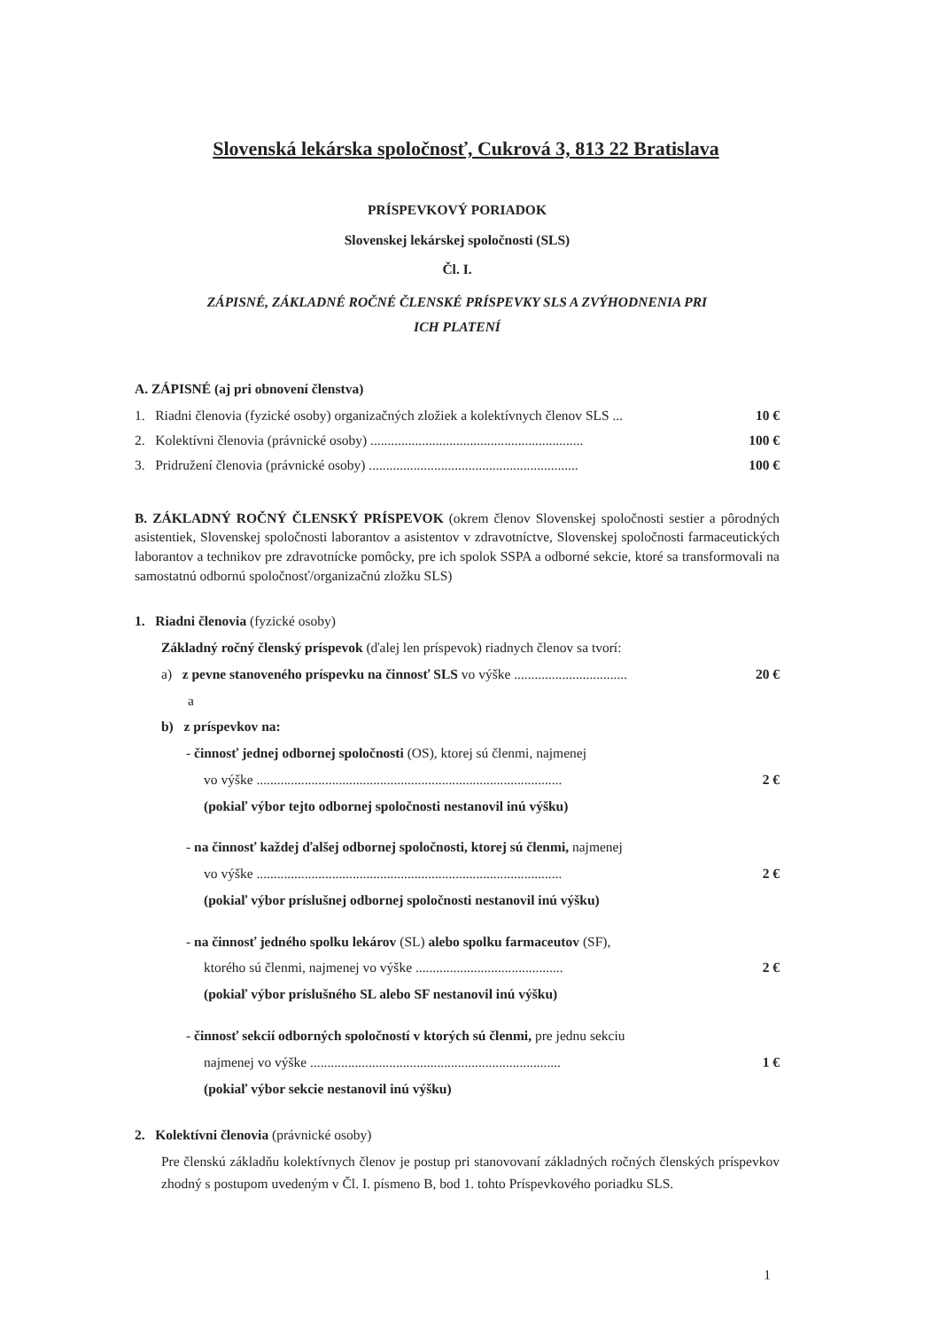Slovenská lekárska spoločnosť, Cukrová 3, 813 22 Bratislava
PRÍSPEVKOVÝ PORIADOK
Slovenskej lekárskej spoločnosti (SLS)
Čl. I.
ZÁPISNÉ, ZÁKLADNÉ ROČNÉ ČLENSKÉ PRÍSPEVKY SLS A ZVÝHODNENIA PRI
ICH PLATENÍ
A. ZÁPISNÉ (aj pri obnovení členstva)
1. Riadni členovia (fyzické osoby) organizačných zložiek a kolektívnych členov SLS ... 10 €
2. Kolektívni členovia (právnické osoby) .............................................................. 100 €
3. Pridružení členovia (právnické osoby) ............................................................. 100 €
B. ZÁKLADNÝ ROČNÝ ČLENSKÝ PRÍSPEVOK (okrem členov Slovenskej spoločnosti sestier a pôrodných asistentiek, Slovenskej spoločnosti laborantov a asistentov v zdravotníctve, Slovenskej spoločnosti farmaceutických laborantov a technikov pre zdravotnícke pomôcky, pre ich spolok SSPA a odborné sekcie, ktoré sa transformovali na samostatnú odbornú spoločnosť/organizačnú zložku SLS)
1. Riadni členovia (fyzické osoby)
Základný ročný členský príspevok (ďalej len príspevok) riadnych členov sa tvorí:
a) z pevne stanoveného príspevku na činnosť SLS vo výške ................................. 20 €
a
b) z príspevkov na:
- činnosť jednej odbornej spoločnosti (OS), ktorej sú členmi, najmenej
vo výške ......................................................................................... 2 €
(pokiaľ výbor tejto odbornej spoločnosti nestanovil inú výšku)
- na činnosť každej ďalšej odbornej spoločnosti, ktorej sú členmi, najmenej
vo výške ......................................................................................... 2 €
(pokiaľ výbor príslušnej odbornej spoločnosti nestanovil inú výšku)
- na činnosť jedného spolku lekárov (SL) alebo spolku farmaceutov (SF),
ktorého sú členmi, najmenej vo výške ........................................... 2 €
(pokiaľ výbor príslušného SL alebo SF nestanovil inú výšku)
- činnosť sekcií odborných spoločností v ktorých sú členmi, pre jednu sekciu
najmenej vo výške ......................................................................... 1 €
(pokiaľ výbor sekcie nestanovil inú výšku)
2. Kolektívni členovia (právnické osoby)
Pre členskú základňu kolektívnych členov je postup pri stanovovaní základných ročných členských príspevkov zhodný s postupom uvedeným v Čl. I. písmeno B, bod 1. tohto Príspevkového poriadku SLS.
1